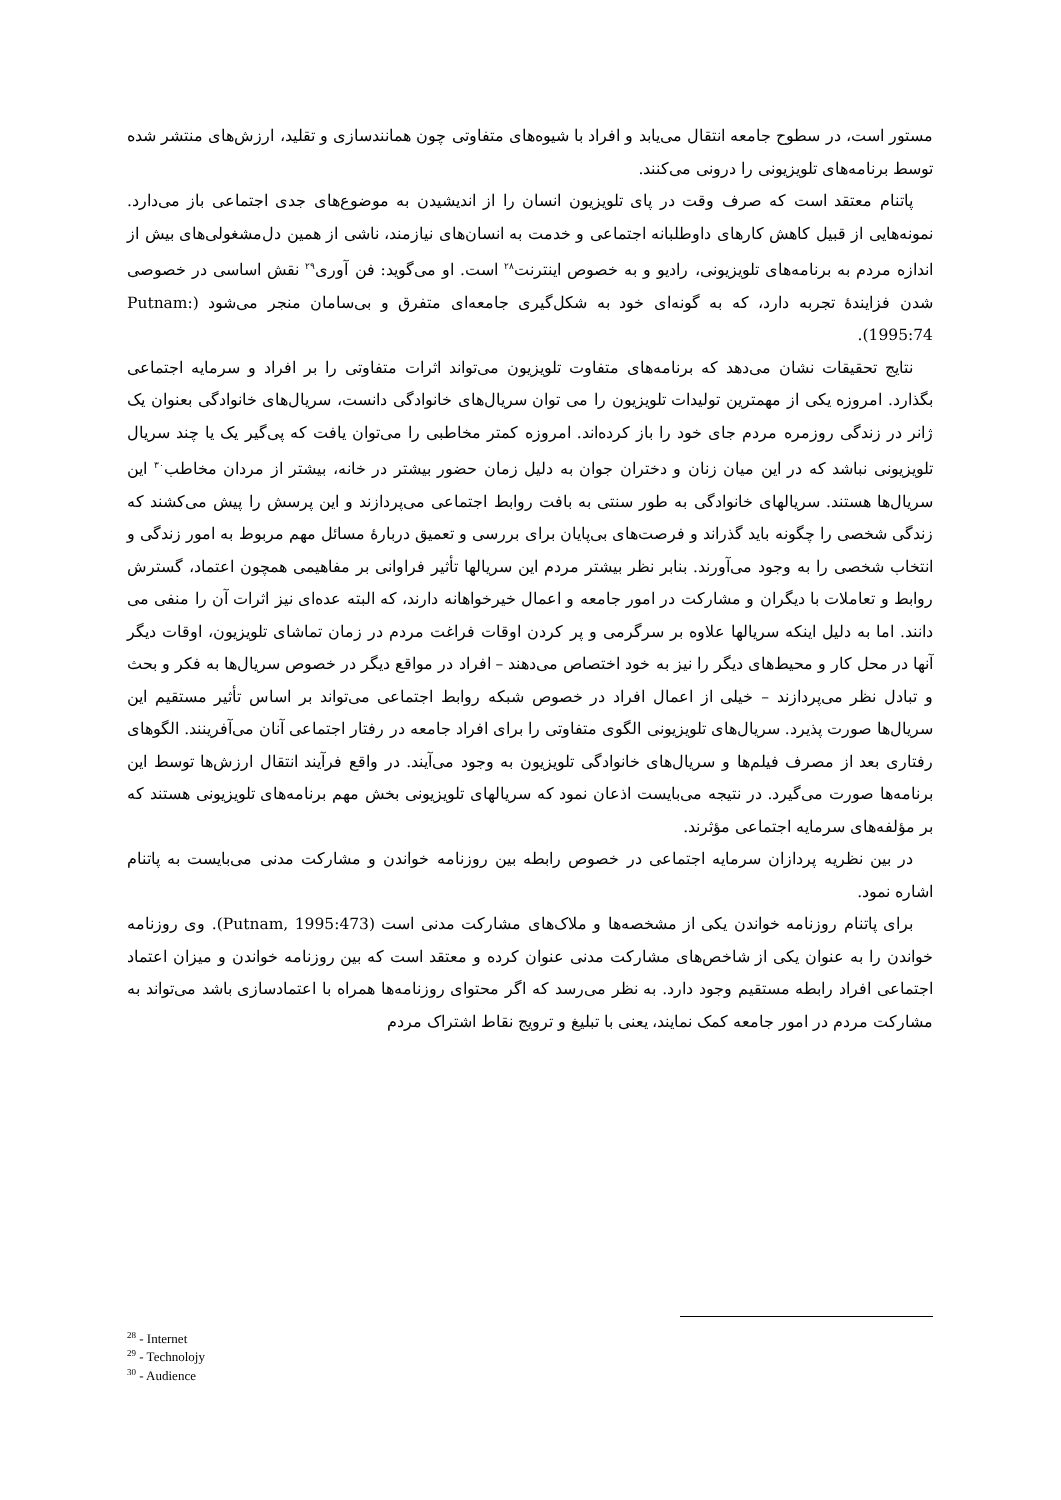مستور است، در سطوح جامعه انتقال می‌یابد و افراد با شیوه‌های متفاوتی چون همانندسازی و تقلید، ارزش‌های منتشر شده توسط برنامه‌های تلویزیونی را درونی می‌کنند.
پاتنام معتقد است که صرف وقت در پای تلویزیون انسان را از اندیشیدن به موضوع‌های جدی اجتماعی باز می‌دارد. نمونه‌هایی از قبیل کاهش کارهای داوطلبانه اجتماعی و خدمت به انسان‌های نیازمند، ناشی از همین دل‌مشغولی‌های بیش از اندازه مردم به برنامه‌های تلویزیونی، رادیو و به خصوص اینترنت<sup>۲۸</sup> است. او می‌گوید: فن آوری<sup>۲۹</sup> نقش اساسی در خصوصی شدن فزایندهٔ تجربه دارد، که به گونه‌ای خود به شکل‌گیری جامعه‌ای متفرق و بی‌سامان منجر می‌شود (Putnam: 1995:74).
نتایج تحقیقات نشان می‌دهد که برنامه‌های متفاوت تلویزیون می‌تواند اثرات متفاوتی را بر افراد و سرمایه اجتماعی بگذارد. امروزه یکی از مهمترین تولیدات تلویزیون را می توان سریال‌های خانوادگی دانست، سریال‌های خانوادگی بعنوان یک ژانر در زندگی روزمره مردم جای خود را باز کرده‌اند. امروزه کمتر مخاطبی را می‌توان یافت که پی‌گیر یک یا چند سریال تلویزیونی نباشد که در این میان زنان و دختران جوان به دلیل زمان حضور بیشتر در خانه، بیشتر از مردان مخاطب<sup>۳۰</sup> این سریال‌ها هستند. سریالهای خانوادگی به طور سنتی به بافت روابط اجتماعی می‌پردازند و این پرسش را پیش می‌کشند که زندگی شخصی را چگونه باید گذراند و فرصت‌های بی‌پایان برای بررسی و تعمیق دربارهٔ مسائل مهم مربوط به امور زندگی و انتخاب شخصی را به وجود می‌آورند. بنابر نظر بیشتر مردم این سریالها تأثیر فراوانی بر مفاهیمی همچون اعتماد، گسترش روابط و تعاملات با دیگران و مشارکت در امور جامعه و اعمال خیرخواهانه دارند، که البته عده‌ای نیز اثرات آن را منفی می دانند. اما به دلیل اینکه سریالها علاوه بر سرگرمی و پر کردن اوقات فراغت مردم در زمان تماشای تلویزیون، اوقات دیگر آنها در محل کار و محیط‌های دیگر را نیز به خود اختصاص می‌دهند – افراد در مواقع دیگر در خصوص سریال‌ها به فکر و بحث و تبادل نظر می‌پردازند – خیلی از اعمال افراد در خصوص شبکه روابط اجتماعی می‌تواند بر اساس تأثیر مستقیم این سریال‌ها صورت پذیرد. سریال‌های تلویزیونی الگوی متفاوتی را برای افراد جامعه در رفتار اجتماعی آنان می‌آفرینند. الگوهای رفتاری بعد از مصرف فیلم‌ها و سریال‌های خانوادگی تلویزیون به وجود می‌آیند. در واقع فرآیند انتقال ارزش‌ها توسط این برنامه‌ها صورت می‌گیرد. در نتیجه می‌بایست اذعان نمود که سریالهای تلویزیونی بخش مهم برنامه‌های تلویزیونی هستند که بر مؤلفه‌های سرمایه اجتماعی مؤثرند.
در بین نظریه پردازان سرمایه اجتماعی در خصوص رابطه بین روزنامه خواندن و مشارکت مدنی می‌بایست به پاتنام اشاره نمود.
برای پاتنام روزنامه خواندن یکی از مشخصه‌ها و ملاک‌های مشارکت مدنی است (Putnam, 1995:473). وی روزنامه خواندن را به عنوان یکی از شاخص‌های مشارکت مدنی عنوان کرده و معتقد است که بین روزنامه خواندن و میزان اعتماد اجتماعی افراد رابطه مستقیم وجود دارد. به نظر می‌رسد که اگر محتوای روزنامه‌ها همراه با اعتمادسازی باشد می‌تواند به مشارکت مردم در امور جامعه کمک نمایند، یعنی با تبلیغ و ترویج نقاط اشتراک مردم
<sup>28</sup> - Internet
<sup>29</sup> - Technolojy
<sup>30</sup> - Audience